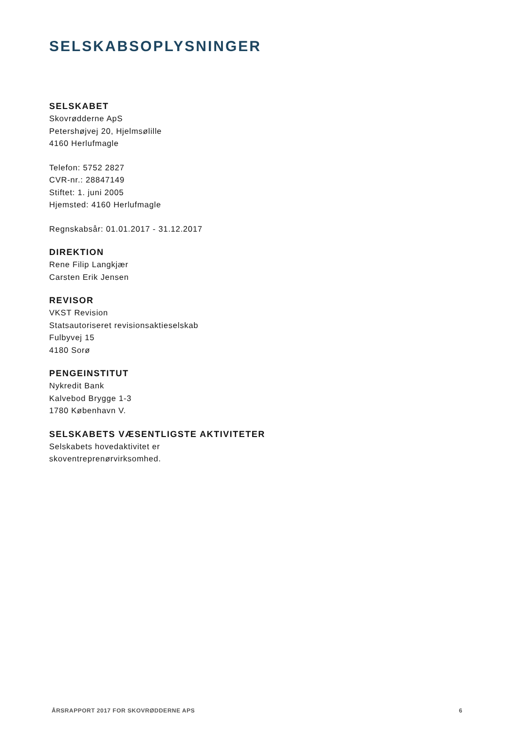SELSKABSOPLYSNINGER
SELSKABET
Skovrødderne ApS
Petershøjvej 20, Hjelmsølille
4160 Herlufmagle
Telefon: 5752 2827
CVR-nr.: 28847149
Stiftet: 1. juni 2005
Hjemsted: 4160 Herlufmagle
Regnskabsår: 01.01.2017 - 31.12.2017
DIREKTION
Rene Filip Langkjær
Carsten Erik Jensen
REVISOR
VKST Revision
Statsautoriseret revisionsaktieselskab
Fulbyvej 15
4180 Sorø
PENGEINSTITUT
Nykredit Bank
Kalvebod Brygge 1-3
1780 København V.
SELSKABETS VÆSENTLIGSTE AKTIVITETER
Selskabets hovedaktivitet er
skoventreprenørvirksomhed.
ÅRSRAPPORT 2017 FOR SKOVRØDDERNE APS 6